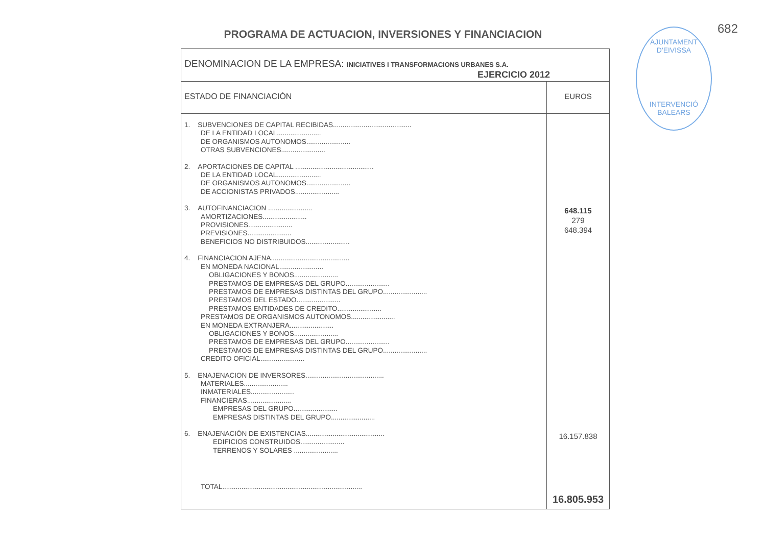682
PROGRAMA DE ACTUACION, INVERSIONES Y FINANCIACION
AJUNTAMENT D'EIVISSA
INTERVENCIÓ
BALEARS
| DENOMINACION DE LA EMPRESA: INICIATIVES I TRANSFORMACIONS URBANES S.A. EJERCICIO 2012 | |
| ESTADO DE FINANCIACIÓN | EUROS |
| 1. SUBVENCIONES DE CAPITAL RECIBIDAS......................................... DE LA ENTIDAD LOCAL....................... DE ORGANISMOS AUTONOMOS....................... OTRAS SUBVENCIONES....................... 2. APORTACIONES DE CAPITAL ......................................... DE LA ENTIDAD LOCAL....................... DE ORGANISMOS AUTONOMOS....................... DE ACCIONISTAS PRIVADOS....................... 3. AUTOFINANCIACION ....................... AMORTIZACIONES....................... PROVISIONES....................... PREVISIONES....................... BENEFICIOS NO DISTRIBUIDOS....................... 4. FINANCIACION AJENA......................................... EN MONEDA NACIONAL....................... OBLIGACIONES Y BONOS....................... PRESTAMOS DE EMPRESAS DEL GRUPO....................... PRESTAMOS DE EMPRESAS DISTINTAS DEL GRUPO....................... PRESTAMOS DEL ESTADO....................... PRESTAMOS ENTIDADES DE CREDITO....................... PRESTAMOS DE ORGANISMOS AUTONOMOS....................... EN MONEDA EXTRANJERA....................... OBLIGACIONES Y BONOS....................... PRESTAMOS DE EMPRESAS DEL GRUPO....................... PRESTAMOS DE EMPRESAS DISTINTAS DEL GRUPO....................... CREDITO OFICIAL....................... 5. ENAJENACION DE INVERSORES......................................... MATERIALES....................... INMATERIALES....................... FINANCIERAS....................... EMPRESAS DEL GRUPO....................... EMPRESAS DISTINTAS DEL GRUPO....................... 6. ENAJENACIÓN DE EXISTENCIAS......................................... EDIFICIOS CONSTRUIDOS....................... TERRENOS Y SOLARES ....................... TOTAL......................................................................... | 648.115 279 648.394 16.157.838 16.805.953 |